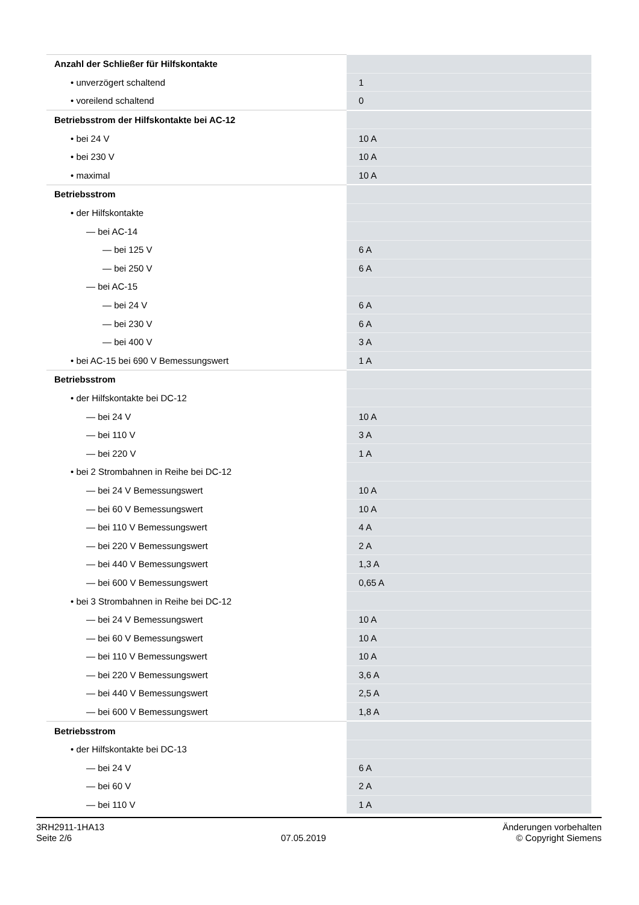| Anzahl der Schließer für Hilfskontakte | |
| • unverzögert schaltend | 1 |
| • voreilend schaltend | 0 |
| Betriebsstrom der Hilfskontakte bei AC-12 | |
| • bei 24 V | 10 A |
| • bei 230 V | 10 A |
| • maximal | 10 A |
| Betriebsstrom | |
| • der Hilfskontakte | |
| — bei AC-14 | |
| — bei 125 V | 6 A |
| — bei 250 V | 6 A |
| — bei AC-15 | |
| — bei 24 V | 6 A |
| — bei 230 V | 6 A |
| — bei 400 V | 3 A |
| • bei AC-15 bei 690 V Bemessungswert | 1 A |
| Betriebsstrom | |
| • der Hilfskontakte bei DC-12 | |
| — bei 24 V | 10 A |
| — bei 110 V | 3 A |
| — bei 220 V | 1 A |
| • bei 2 Strombahnen in Reihe bei DC-12 | |
| — bei 24 V Bemessungswert | 10 A |
| — bei 60 V Bemessungswert | 10 A |
| — bei 110 V Bemessungswert | 4 A |
| — bei 220 V Bemessungswert | 2 A |
| — bei 440 V Bemessungswert | 1,3 A |
| — bei 600 V Bemessungswert | 0,65 A |
| • bei 3 Strombahnen in Reihe bei DC-12 | |
| — bei 24 V Bemessungswert | 10 A |
| — bei 60 V Bemessungswert | 10 A |
| — bei 110 V Bemessungswert | 10 A |
| — bei 220 V Bemessungswert | 3,6 A |
| — bei 440 V Bemessungswert | 2,5 A |
| — bei 600 V Bemessungswert | 1,8 A |
| Betriebsstrom | |
| • der Hilfskontakte bei DC-13 | |
| — bei 24 V | 6 A |
| — bei 60 V | 2 A |
| — bei 110 V | 1 A |
3RH2911-1HA13
Seite 2/6
07.05.2019
Änderungen vorbehalten
© Copyright Siemens